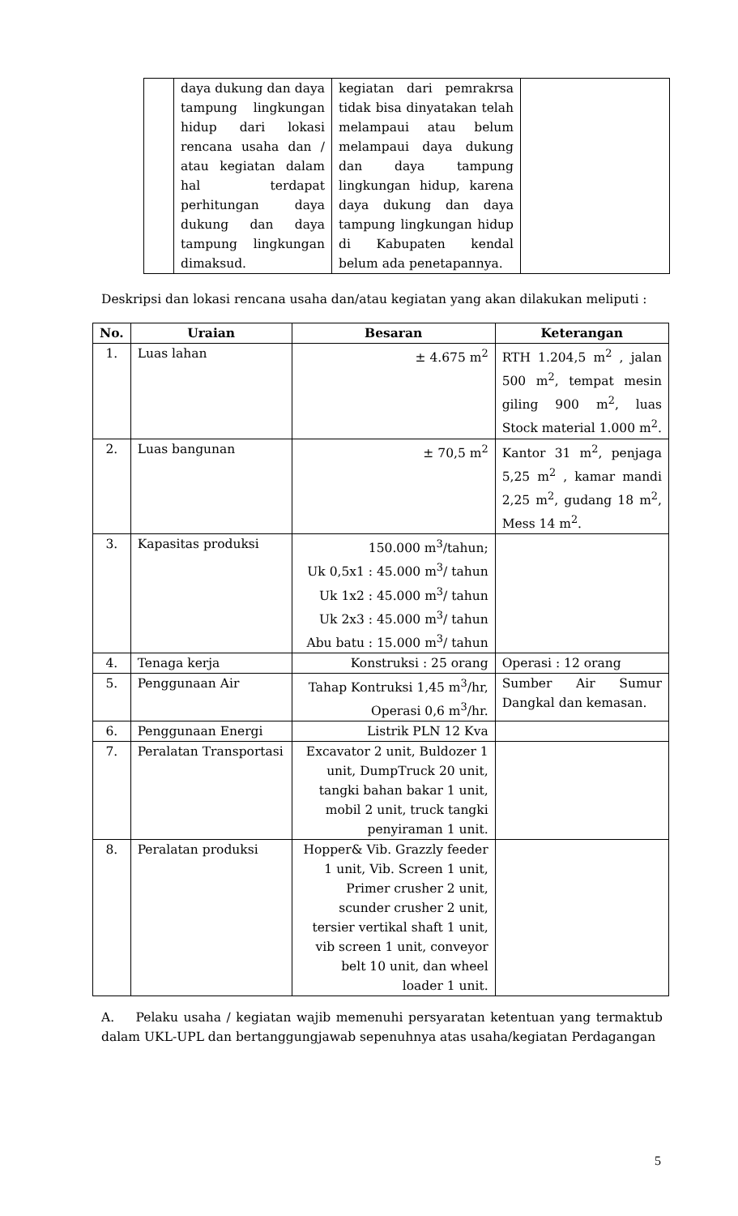| | daya dukung dan daya tampung lingkungan hidup dari lokasi rencana usaha dan / atau kegiatan dalam hal terdapat perhitungan daya dukung dan daya tampung lingkungan dimaksud. | kegiatan dari pemrakrsa tidak bisa dinyatakan telah melampaui atau belum melampaui daya dukung dan daya tampung lingkungan hidup, karena daya dukung dan daya tampung lingkungan hidup di Kabupaten kendal belum ada penetapannya. | |
Deskripsi dan lokasi rencana usaha dan/atau kegiatan yang akan dilakukan meliputi :
| No. | Uraian | Besaran | Keterangan |
| --- | --- | --- | --- |
| 1. | Luas lahan | ± 4.675 m<sup>2</sup> | RTH 1.204,5 m<sup>2</sup> , jalan 500 m<sup>2</sup>, tempat mesin giling 900 m<sup>2</sup>, luas Stock material 1.000 m<sup>2</sup>. |
| 2. | Luas bangunan | ± 70,5 m<sup>2</sup> | Kantor 31 m<sup>2</sup>, penjaga 5,25 m<sup>2</sup> , kamar mandi 2,25 m<sup>2</sup>, gudang 18 m<sup>2</sup>, Mess 14 m<sup>2</sup>. |
| 3. | Kapasitas produksi | 150.000 m<sup>3</sup>/tahun; Uk 0,5x1 : 45.000 m<sup>3</sup>/ tahun Uk 1x2 : 45.000 m<sup>3</sup>/ tahun Uk 2x3 : 45.000 m<sup>3</sup>/ tahun Abu batu : 15.000 m<sup>3</sup>/ tahun | |
| 4. | Tenaga kerja | Konstruksi : 25 orang | Operasi : 12 orang |
| 5. | Penggunaan Air | Tahap Kontruksi 1,45 m<sup>3</sup>/hr, Operasi 0,6 m<sup>3</sup>/hr. | Sumber Air Sumur Dangkal dan kemasan. |
| 6. | Penggunaan Energi | Listrik PLN 12 Kva | |
| 7. | Peralatan Transportasi | Excavator 2 unit, Buldozer 1 unit, DumpTruck 20 unit, tangki bahan bakar 1 unit, mobil 2 unit, truck tangki penyiraman 1 unit. | |
| 8. | Peralatan produksi | Hopper& Vib. Grazzly feeder 1 unit, Vib. Screen 1 unit, Primer crusher 2 unit, scunder crusher 2 unit, tersier vertikal shaft 1 unit, vib screen 1 unit, conveyor belt 10 unit, dan wheel loader 1 unit. | |
A. Pelaku usaha / kegiatan wajib memenuhi persyaratan ketentuan yang termaktub dalam UKL-UPL dan bertanggungjawab sepenuhnya atas usaha/kegiatan Perdagangan
5